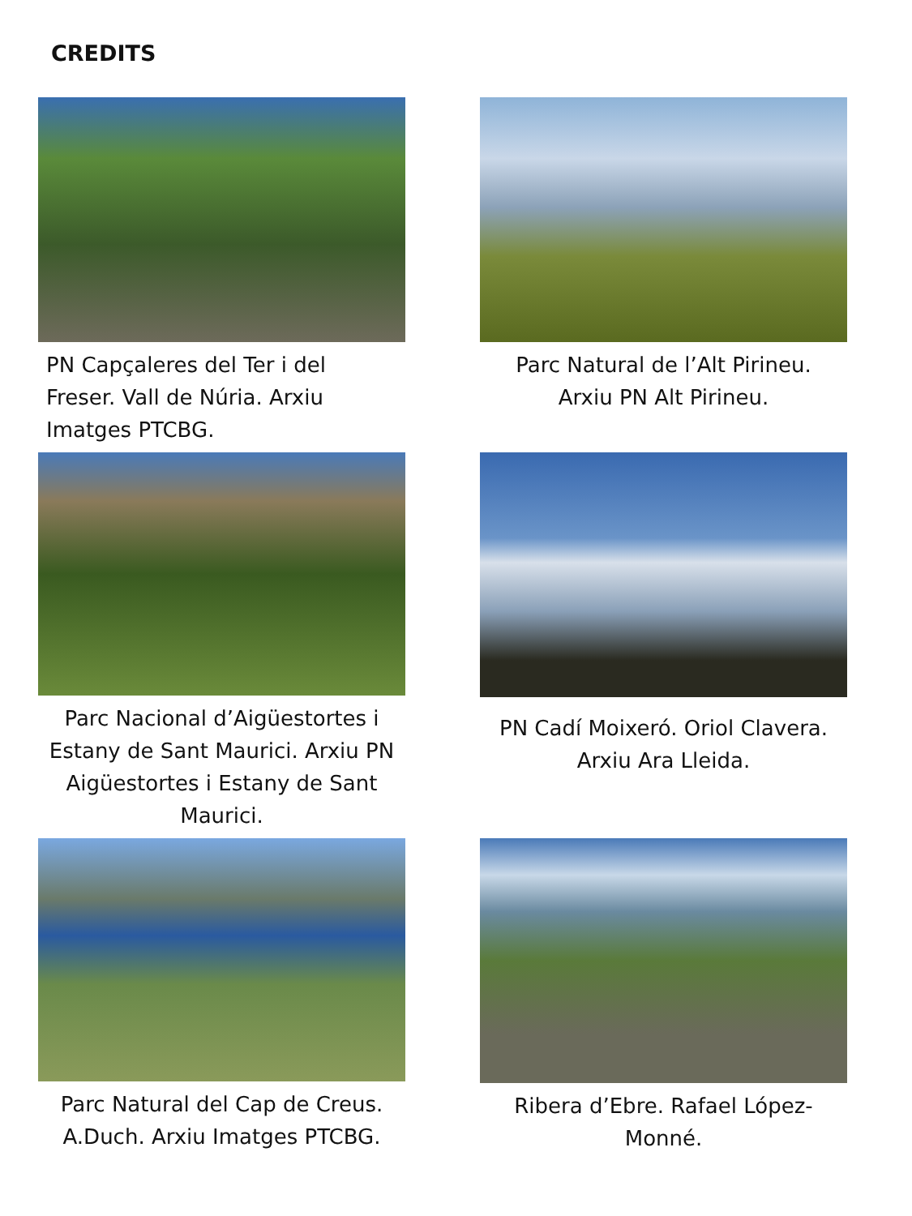CREDITS
PN Capçaleres del Ter i del Freser. Vall de Núria. Arxiu Imatges PTCBG.
Parc Natural de l’Alt Pirineu. Arxiu PN Alt Pirineu.
Parc Nacional d’Aigüestortes i Estany de Sant Maurici. Arxiu PN Aigüestortes i Estany de Sant Maurici.
PN Cadí Moixeró. Oriol Clavera. Arxiu Ara Lleida.
Parc Natural del Cap de Creus. A.Duch. Arxiu Imatges PTCBG.
Ribera d’Ebre. Rafael López-Monné.